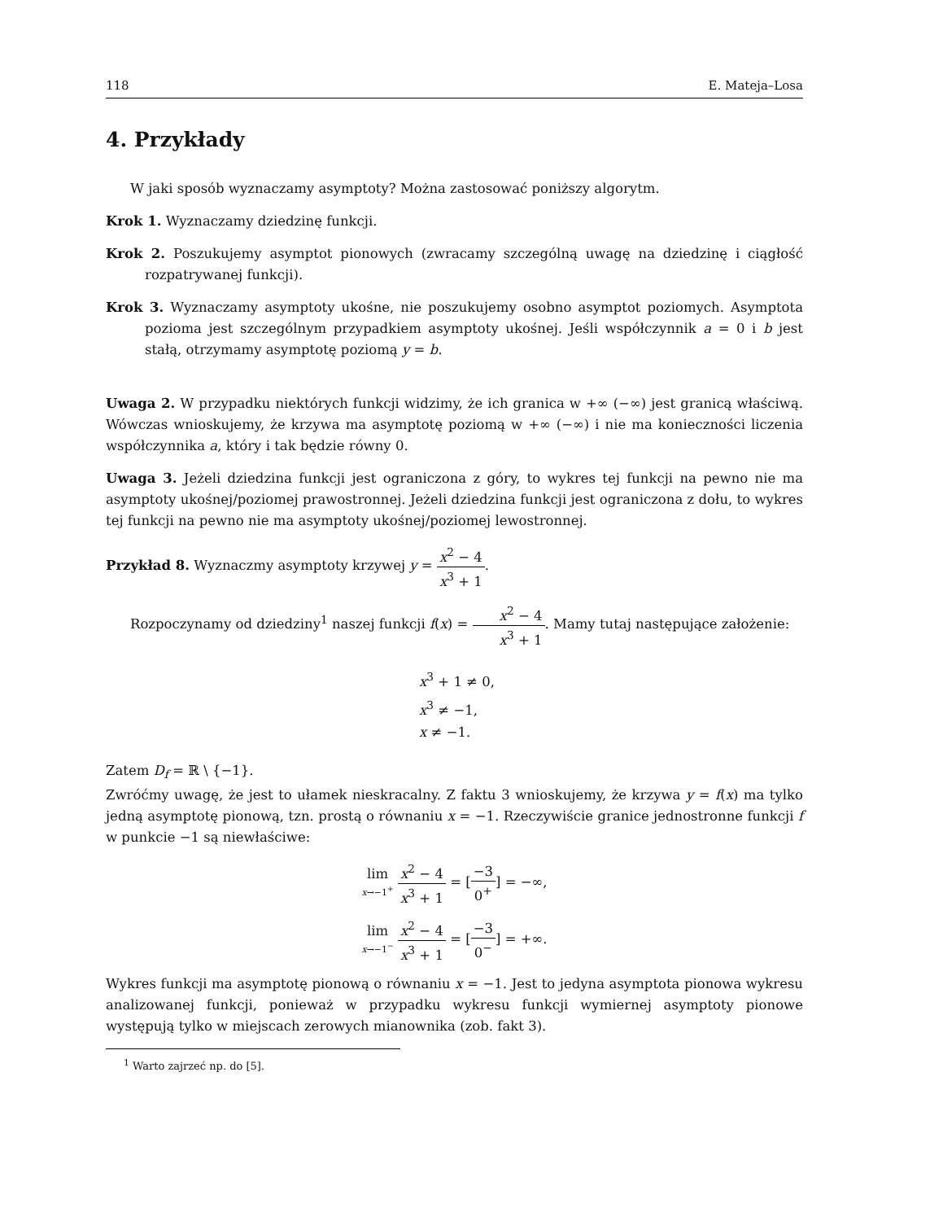118 E. Mateja–Losa
4. Przykłady
W jaki sposób wyznaczamy asymptoty? Można zastosować poniższy algorytm.
Krok 1. Wyznaczamy dziedzinę funkcji.
Krok 2. Poszukujemy asymptot pionowych (zwracamy szczególną uwagę na dziedzinę i ciągłość rozpatrywanej funkcji).
Krok 3. Wyznaczamy asymptoty ukośne, nie poszukujemy osobno asymptot poziomych. Asymptota pozioma jest szczególnym przypadkiem asymptoty ukośnej. Jeśli współczynnik a = 0 i b jest stałą, otrzymamy asymptotę poziomą y = b.
Uwaga 2. W przypadku niektórych funkcji widzimy, że ich granica w +∞ (−∞) jest granicą właściwą. Wówczas wnioskujemy, że krzywa ma asymptotę poziomą w +∞ (−∞) i nie ma konieczności liczenia współczynnika a, który i tak będzie równy 0.
Uwaga 3. Jeżeli dziedzina funkcji jest ograniczona z góry, to wykres tej funkcji na pewno nie ma asymptoty ukośnej/poziomej prawostronnej. Jeżeli dziedzina funkcji jest ograniczona z dołu, to wykres tej funkcji na pewno nie ma asymptoty ukośnej/poziomej lewostronnej.
Przykład 8. Wyznaczmy asymptoty krzywej y = x<sup>2</sup> − 4 x<sup>3</sup> + 1.
Rozpoczynamy od dziedziny<sup>1</sup> naszej funkcji f(x) = x<sup>2</sup> − 4 x<sup>3</sup> + 1. Mamy tutaj następujące założenie:
x<sup>3</sup> + 1 ≠ 0,
x<sup>3</sup> ≠ −1,
x ≠ −1.
Zatem D<sub>f</sub> = ℝ \ {−1}.
Zwróćmy uwagę, że jest to ułamek nieskracalny. Z faktu 3 wnioskujemy, że krzywa y = f(x) ma tylko jedną asymptotę pionową, tzn. prostą o równaniu x = −1. Rzeczywiście granice jednostronne funkcji f w punkcie −1 są niewłaściwe:
lim x→−1<sup>+</sup> x<sup>2</sup> − 4 x<sup>3</sup> + 1 = [−3 0<sup>+</sup>] = −∞,
lim x→−1<sup>−</sup> x<sup>2</sup> − 4 x<sup>3</sup> + 1 = [−3 0<sup>−</sup>] = +∞.
Wykres funkcji ma asymptotę pionową o równaniu x = −1. Jest to jedyna asymptota pionowa wykresu analizowanej funkcji, ponieważ w przypadku wykresu funkcji wymiernej asymptoty pionowe występują tylko w miejscach zerowych mianownika (zob. fakt 3).
<sup>1</sup> Warto zajrzeć np. do [5].